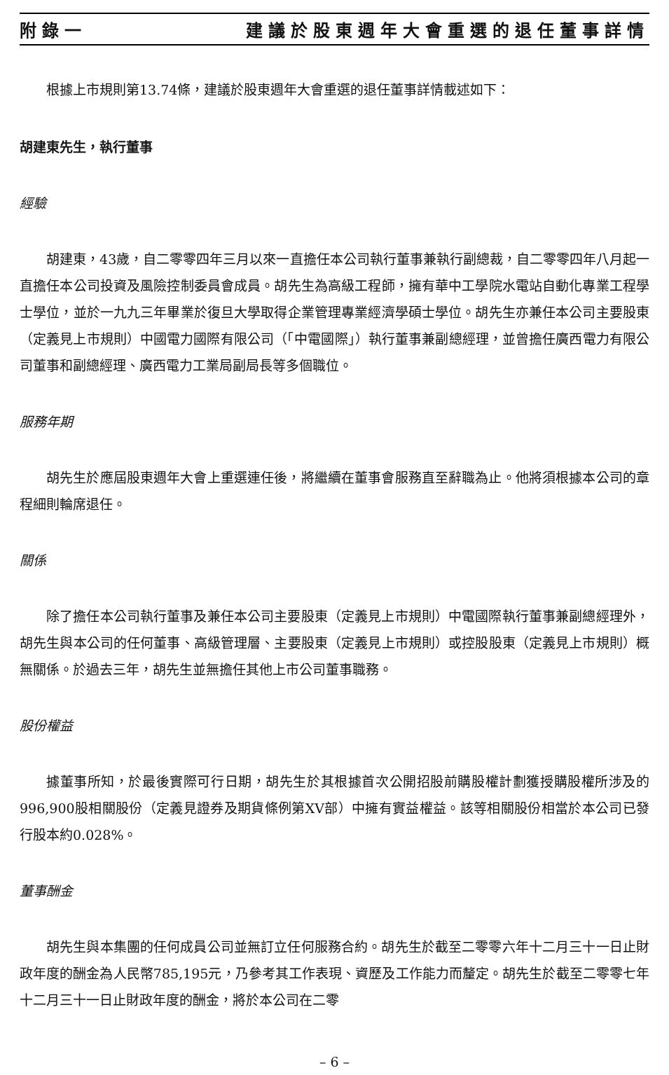附錄一 建議於股東週年大會重選的退任董事詳情
根據上市規則第13.74條，建議於股東週年大會重選的退任董事詳情載述如下：
胡建東先生，執行董事
經驗
胡建東，43歲，自二零零四年三月以來一直擔任本公司執行董事兼執行副總裁，自二零零四年八月起一直擔任本公司投資及風險控制委員會成員。胡先生為高級工程師，擁有華中工學院水電站自動化專業工程學士學位，並於一九九三年畢業於復旦大學取得企業管理專業經濟學碩士學位。胡先生亦兼任本公司主要股東（定義見上市規則）中國電力國際有限公司（「中電國際」）執行董事兼副總經理，並曾擔任廣西電力有限公司董事和副總經理、廣西電力工業局副局長等多個職位。
服務年期
胡先生於應屆股東週年大會上重選連任後，將繼續在董事會服務直至辭職為止。他將須根據本公司的章程細則輪席退任。
關係
除了擔任本公司執行董事及兼任本公司主要股東（定義見上市規則）中電國際執行董事兼副總經理外，胡先生與本公司的任何董事、高級管理層、主要股東（定義見上市規則）或控股股東（定義見上市規則）概無關係。於過去三年，胡先生並無擔任其他上市公司董事職務。
股份權益
據董事所知，於最後實際可行日期，胡先生於其根據首次公開招股前購股權計劃獲授購股權所涉及的996,900股相關股份（定義見證券及期貨條例第XV部）中擁有實益權益。該等相關股份相當於本公司已發行股本約0.028%。
董事酬金
胡先生與本集團的任何成員公司並無訂立任何服務合約。胡先生於截至二零零六年十二月三十一日止財政年度的酬金為人民幣785,195元，乃參考其工作表現、資歷及工作能力而釐定。胡先生於截至二零零七年十二月三十一日止財政年度的酬金，將於本公司在二零
– 6 –